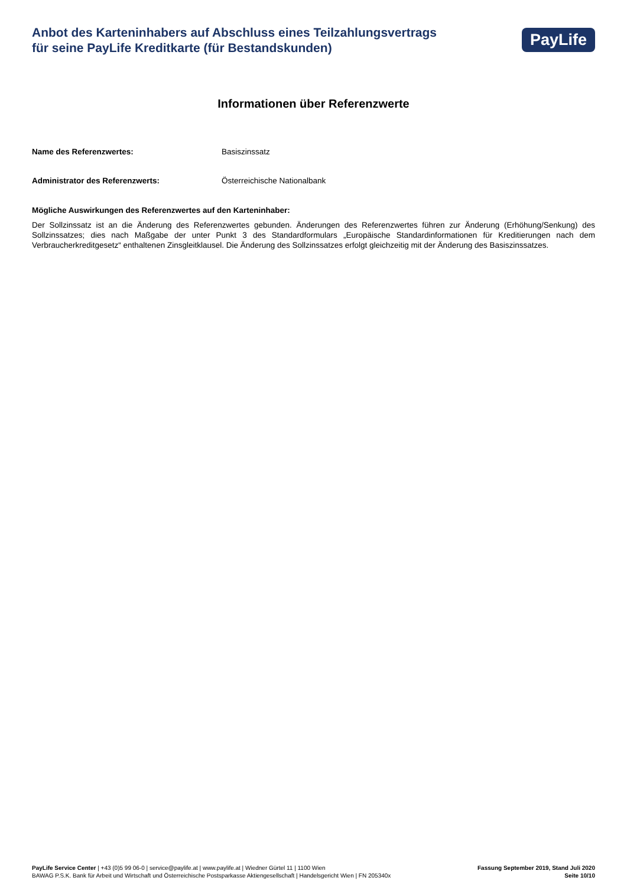Anbot des Karteninhabers auf Abschluss eines Teilzahlungsvertrags
für seine PayLife Kreditkarte (für Bestandskunden)
PayLife
Informationen über Referenzwerte
Name des Referenzwertes: Basiszinssatz
Administrator des Referenzwerts: Österreichische Nationalbank
Mögliche Auswirkungen des Referenzwertes auf den Karteninhaber:
Der Sollzinssatz ist an die Änderung des Referenzwertes gebunden. Änderungen des Referenzwertes führen zur Änderung (Erhöhung/Senkung) des Sollzinssatzes; dies nach Maßgabe der unter Punkt 3 des Standardformulars „Europäische Standardinformationen für Kreditierungen nach dem Verbraucherkreditgesetz“ enthaltenen Zinsgleitklausel. Die Änderung des Sollzinssatzes erfolgt gleichzeitig mit der Änderung des Basiszinssatzes.
PayLife Service Center | +43 (0)5 99 06-0 | service@paylife.at | www.paylife.at | Wiedner Gürtel 11 | 1100 Wien
BAWAG P.S.K. Bank für Arbeit und Wirtschaft und Österreichische Postsparkasse Aktiengesellschaft | Handelsgericht Wien | FN 205340x
Fassung September 2019, Stand Juli 2020
Seite 10/10